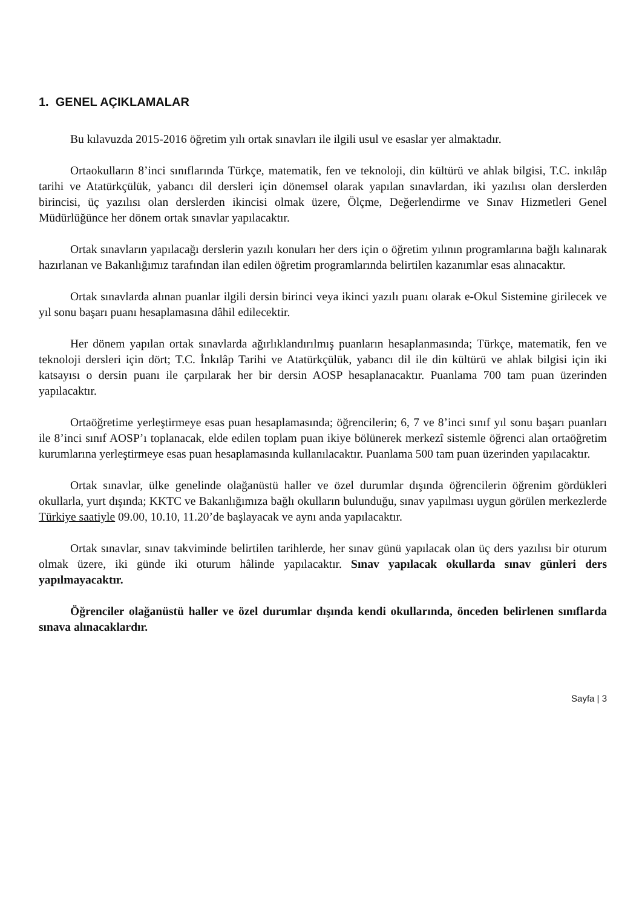1. GENEL AÇIKLAMALAR
Bu kılavuzda 2015-2016 öğretim yılı ortak sınavları ile ilgili usul ve esaslar yer almaktadır.
Ortaokulların 8’inci sınıflarında Türkçe, matematik, fen ve teknoloji, din kültürü ve ahlak bilgisi, T.C. inkılâp tarihi ve Atatürkçülük, yabancı dil dersleri için dönemsel olarak yapılan sınavlardan, iki yazılısı olan derslerden birincisi, üç yazılısı olan derslerden ikincisi olmak üzere, Ölçme, Değerlendirme ve Sınav Hizmetleri Genel Müdürlüğünce her dönem ortak sınavlar yapılacaktır.
Ortak sınavların yapılacağı derslerin yazılı konuları her ders için o öğretim yılının programlarına bağlı kalınarak hazırlanan ve Bakanlığımız tarafından ilan edilen öğretim programlarında belirtilen kazanımlar esas alınacaktır.
Ortak sınavlarda alınan puanlar ilgili dersin birinci veya ikinci yazılı puanı olarak e-Okul Sistemine girilecek ve yıl sonu başarı puanı hesaplamasına dâhil edilecektir.
Her dönem yapılan ortak sınavlarda ağırlıklandırılmış puanların hesaplanmasında; Türkçe, matematik, fen ve teknoloji dersleri için dört; T.C. İnkılâp Tarihi ve Atatürkçülük, yabancı dil ile din kültürü ve ahlak bilgisi için iki katsayısı o dersin puanı ile çarpılarak her bir dersin AOSP hesaplanacaktır. Puanlama 700 tam puan üzerinden yapılacaktır.
Ortaöğretime yerleştirmeye esas puan hesaplamasında; öğrencilerin; 6, 7 ve 8’inci sınıf yıl sonu başarı puanları ile 8’inci sınıf AOSP’ı toplanacak, elde edilen toplam puan ikiye bölünerek merkezî sistemle öğrenci alan ortaöğretim kurumlarına yerleştirmeye esas puan hesaplamasında kullanılacaktır. Puanlama 500 tam puan üzerinden yapılacaktır.
Ortak sınavlar, ülke genelinde olağanüstü haller ve özel durumlar dışında öğrencilerin öğrenim gördükleri okullarla, yurt dışında; KKTC ve Bakanlığımıza bağlı okulların bulunduğu, sınav yapılması uygun görülen merkezlerde Türkiye saatiyle 09.00, 10.10, 11.20’de başlayacak ve aynı anda yapılacaktır.
Ortak sınavlar, sınav takviminde belirtilen tarihlerde, her sınav günü yapılacak olan üç ders yazılısı bir oturum olmak üzere, iki günde iki oturum hâlinde yapılacaktır. Sınav yapılacak okullarda sınav günleri ders yapılmayacaktır.
Öğrenciler olağanüstü haller ve özel durumlar dışında kendi okullarında, önceden belirlenen sınıflarda sınava alınacaklardır.
Sayfa | 3